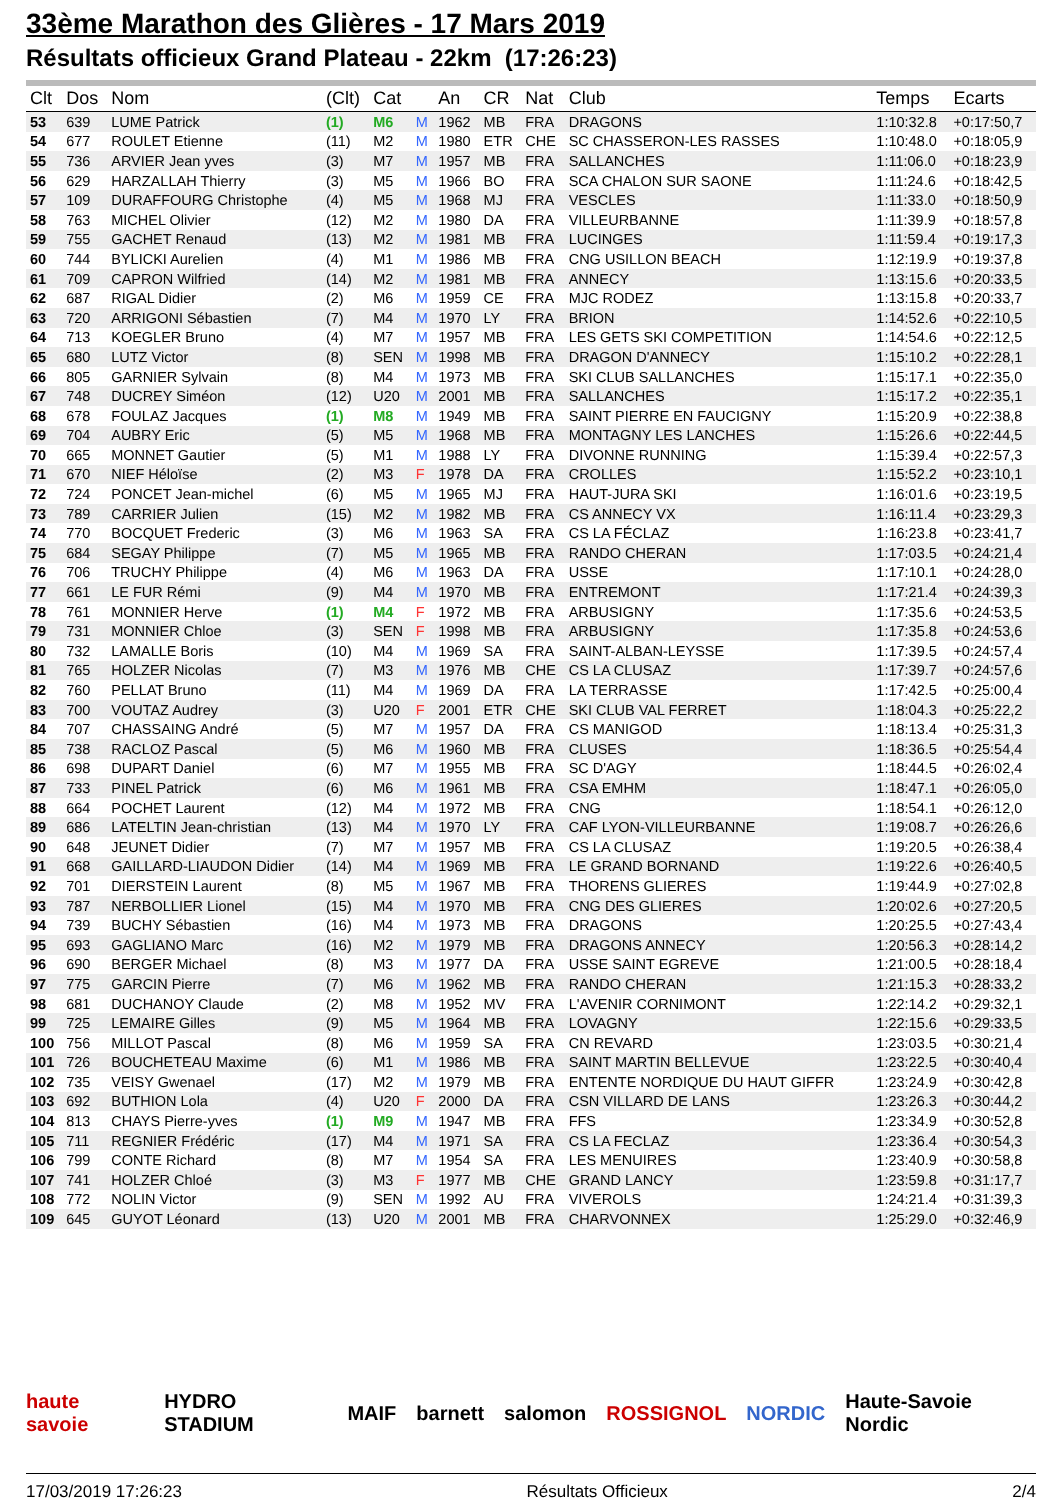33ème Marathon des Glières - 17 Mars 2019
Résultats officieux Grand Plateau - 22km (17:26:23)
| Clt | Dos | Nom | (Clt) | Cat | | An | CR | Nat | Club | Temps | Ecarts |
| --- | --- | --- | --- | --- | --- | --- | --- | --- | --- | --- | --- |
| 53 | 639 | LUME Patrick | (1) | M6 | M | 1962 | MB | FRA | DRAGONS | 1:10:32.8 | +0:17:50,7 |
| 54 | 677 | ROULET Etienne | (11) | M2 | M | 1980 | ETR | CHE | SC CHASSERON-LES RASSES | 1:10:48.0 | +0:18:05,9 |
| 55 | 736 | ARVIER Jean yves | (3) | M7 | M | 1957 | MB | FRA | SALLANCHES | 1:11:06.0 | +0:18:23,9 |
| 56 | 629 | HARZALLAH Thierry | (3) | M5 | M | 1966 | BO | FRA | SCA CHALON SUR SAONE | 1:11:24.6 | +0:18:42,5 |
| 57 | 109 | DURAFFOURG Christophe | (4) | M5 | M | 1968 | MJ | FRA | VESCLES | 1:11:33.0 | +0:18:50,9 |
| 58 | 763 | MICHEL Olivier | (12) | M2 | M | 1980 | DA | FRA | VILLEURBANNE | 1:11:39.9 | +0:18:57,8 |
| 59 | 755 | GACHET Renaud | (13) | M2 | M | 1981 | MB | FRA | LUCINGES | 1:11:59.4 | +0:19:17,3 |
| 60 | 744 | BYLICKI Aurelien | (4) | M1 | M | 1986 | MB | FRA | CNG USILLON BEACH | 1:12:19.9 | +0:19:37,8 |
| 61 | 709 | CAPRON Wilfried | (14) | M2 | M | 1981 | MB | FRA | ANNECY | 1:13:15.6 | +0:20:33,5 |
| 62 | 687 | RIGAL Didier | (2) | M6 | M | 1959 | CE | FRA | MJC RODEZ | 1:13:15.8 | +0:20:33,7 |
| 63 | 720 | ARRIGONI Sébastien | (7) | M4 | M | 1970 | LY | FRA | BRION | 1:14:52.6 | +0:22:10,5 |
| 64 | 713 | KOEGLER Bruno | (4) | M7 | M | 1957 | MB | FRA | LES GETS SKI COMPETITION | 1:14:54.6 | +0:22:12,5 |
| 65 | 680 | LUTZ Victor | (8) | SEN | M | 1998 | MB | FRA | DRAGON D'ANNECY | 1:15:10.2 | +0:22:28,1 |
| 66 | 805 | GARNIER Sylvain | (8) | M4 | M | 1973 | MB | FRA | SKI CLUB SALLANCHES | 1:15:17.1 | +0:22:35,0 |
| 67 | 748 | DUCREY Siméon | (12) | U20 | M | 2001 | MB | FRA | SALLANCHES | 1:15:17.2 | +0:22:35,1 |
| 68 | 678 | FOULAZ Jacques | (1) | M8 | M | 1949 | MB | FRA | SAINT PIERRE EN FAUCIGNY | 1:15:20.9 | +0:22:38,8 |
| 69 | 704 | AUBRY Eric | (5) | M5 | M | 1968 | MB | FRA | MONTAGNY LES LANCHES | 1:15:26.6 | +0:22:44,5 |
| 70 | 665 | MONNET Gautier | (5) | M1 | M | 1988 | LY | FRA | DIVONNE RUNNING | 1:15:39.4 | +0:22:57,3 |
| 71 | 670 | NIEF Héloïse | (2) | M3 | F | 1978 | DA | FRA | CROLLES | 1:15:52.2 | +0:23:10,1 |
| 72 | 724 | PONCET Jean-michel | (6) | M5 | M | 1965 | MJ | FRA | HAUT-JURA SKI | 1:16:01.6 | +0:23:19,5 |
| 73 | 789 | CARRIER Julien | (15) | M2 | M | 1982 | MB | FRA | CS ANNECY VX | 1:16:11.4 | +0:23:29,3 |
| 74 | 770 | BOCQUET Frederic | (3) | M6 | M | 1963 | SA | FRA | CS LA FÉCLAZ | 1:16:23.8 | +0:23:41,7 |
| 75 | 684 | SEGAY Philippe | (7) | M5 | M | 1965 | MB | FRA | RANDO CHERAN | 1:17:03.5 | +0:24:21,4 |
| 76 | 706 | TRUCHY Philippe | (4) | M6 | M | 1963 | DA | FRA | USSE | 1:17:10.1 | +0:24:28,0 |
| 77 | 661 | LE FUR Rémi | (9) | M4 | M | 1970 | MB | FRA | ENTREMONT | 1:17:21.4 | +0:24:39,3 |
| 78 | 761 | MONNIER Herve | (1) | M4 | F | 1972 | MB | FRA | ARBUSIGNY | 1:17:35.6 | +0:24:53,5 |
| 79 | 731 | MONNIER Chloe | (3) | SEN | F | 1998 | MB | FRA | ARBUSIGNY | 1:17:35.8 | +0:24:53,6 |
| 80 | 732 | LAMALLE Boris | (10) | M4 | M | 1969 | SA | FRA | SAINT-ALBAN-LEYSSE | 1:17:39.5 | +0:24:57,4 |
| 81 | 765 | HOLZER Nicolas | (7) | M3 | M | 1976 | MB | CHE | CS LA CLUSAZ | 1:17:39.7 | +0:24:57,6 |
| 82 | 760 | PELLAT Bruno | (11) | M4 | M | 1969 | DA | FRA | LA TERRASSE | 1:17:42.5 | +0:25:00,4 |
| 83 | 700 | VOUTAZ Audrey | (3) | U20 | F | 2001 | ETR | CHE | SKI CLUB VAL FERRET | 1:18:04.3 | +0:25:22,2 |
| 84 | 707 | CHASSAING André | (5) | M7 | M | 1957 | DA | FRA | CS MANIGOD | 1:18:13.4 | +0:25:31,3 |
| 85 | 738 | RACLOZ Pascal | (5) | M6 | M | 1960 | MB | FRA | CLUSES | 1:18:36.5 | +0:25:54,4 |
| 86 | 698 | DUPART Daniel | (6) | M7 | M | 1955 | MB | FRA | SC D'AGY | 1:18:44.5 | +0:26:02,4 |
| 87 | 733 | PINEL Patrick | (6) | M6 | M | 1961 | MB | FRA | CSA EMHM | 1:18:47.1 | +0:26:05,0 |
| 88 | 664 | POCHET Laurent | (12) | M4 | M | 1972 | MB | FRA | CNG | 1:18:54.1 | +0:26:12,0 |
| 89 | 686 | LATELTIN Jean-christian | (13) | M4 | M | 1970 | LY | FRA | CAF LYON-VILLEURBANNE | 1:19:08.7 | +0:26:26,6 |
| 90 | 648 | JEUNET Didier | (7) | M7 | M | 1957 | MB | FRA | CS LA CLUSAZ | 1:19:20.5 | +0:26:38,4 |
| 91 | 668 | GAILLARD-LIAUDON Didier | (14) | M4 | M | 1969 | MB | FRA | LE GRAND BORNAND | 1:19:22.6 | +0:26:40,5 |
| 92 | 701 | DIERSTEIN Laurent | (8) | M5 | M | 1967 | MB | FRA | THORENS GLIERES | 1:19:44.9 | +0:27:02,8 |
| 93 | 787 | NERBOLLIER Lionel | (15) | M4 | M | 1970 | MB | FRA | CNG DES GLIERES | 1:20:02.6 | +0:27:20,5 |
| 94 | 739 | BUCHY Sébastien | (16) | M4 | M | 1973 | MB | FRA | DRAGONS | 1:20:25.5 | +0:27:43,4 |
| 95 | 693 | GAGLIANO Marc | (16) | M2 | M | 1979 | MB | FRA | DRAGONS ANNECY | 1:20:56.3 | +0:28:14,2 |
| 96 | 690 | BERGER Michael | (8) | M3 | M | 1977 | DA | FRA | USSE SAINT EGREVE | 1:21:00.5 | +0:28:18,4 |
| 97 | 775 | GARCIN Pierre | (7) | M6 | M | 1962 | MB | FRA | RANDO CHERAN | 1:21:15.3 | +0:28:33,2 |
| 98 | 681 | DUCHANOY Claude | (2) | M8 | M | 1952 | MV | FRA | L'AVENIR CORNIMONT | 1:22:14.2 | +0:29:32,1 |
| 99 | 725 | LEMAIRE Gilles | (9) | M5 | M | 1964 | MB | FRA | LOVAGNY | 1:22:15.6 | +0:29:33,5 |
| 100 | 756 | MILLOT Pascal | (8) | M6 | M | 1959 | SA | FRA | CN REVARD | 1:23:03.5 | +0:30:21,4 |
| 101 | 726 | BOUCHETEAU Maxime | (6) | M1 | M | 1986 | MB | FRA | SAINT MARTIN BELLEVUE | 1:23:22.5 | +0:30:40,4 |
| 102 | 735 | VEISY Gwenael | (17) | M2 | M | 1979 | MB | FRA | ENTENTE NORDIQUE DU HAUT GIFFR | 1:23:24.9 | +0:30:42,8 |
| 103 | 692 | BUTHION Lola | (4) | U20 | F | 2000 | DA | FRA | CSN VILLARD DE LANS | 1:23:26.3 | +0:30:44,2 |
| 104 | 813 | CHAYS Pierre-yves | (1) | M9 | M | 1947 | MB | FRA | FFS | 1:23:34.9 | +0:30:52,8 |
| 105 | 711 | REGNIER Frédéric | (17) | M4 | M | 1971 | SA | FRA | CS LA FECLAZ | 1:23:36.4 | +0:30:54,3 |
| 106 | 799 | CONTE Richard | (8) | M7 | M | 1954 | SA | FRA | LES MENUIRES | 1:23:40.9 | +0:30:58,8 |
| 107 | 741 | HOLZER Chloé | (3) | M3 | F | 1977 | MB | CHE | GRAND LANCY | 1:23:59.8 | +0:31:17,7 |
| 108 | 772 | NOLIN Victor | (9) | SEN | M | 1992 | AU | FRA | VIVEROLS | 1:24:21.4 | +0:31:39,3 |
| 109 | 645 | GUYOT Léonard | (13) | U20 | M | 2001 | MB | FRA | CHARVONNEX | 1:25:29.0 | +0:32:46,9 |
haute savoie HYDRO STADIUM MAIF barnett salomon ROSSIGNOL NORDIC Haute-Savoie Nordic
17/03/2019 17:26:23 Résultats Officieux 2/4